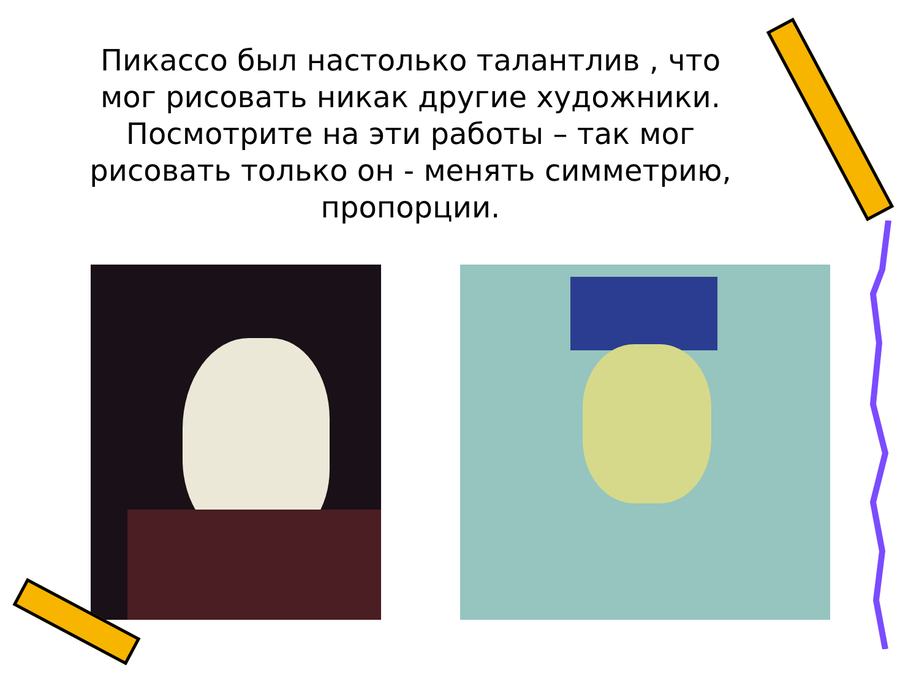Пикассо был настолько талантлив , что мог рисовать никак другие художники. Посмотрите на эти работы – так мог рисовать только он - менять симметрию, пропорции.